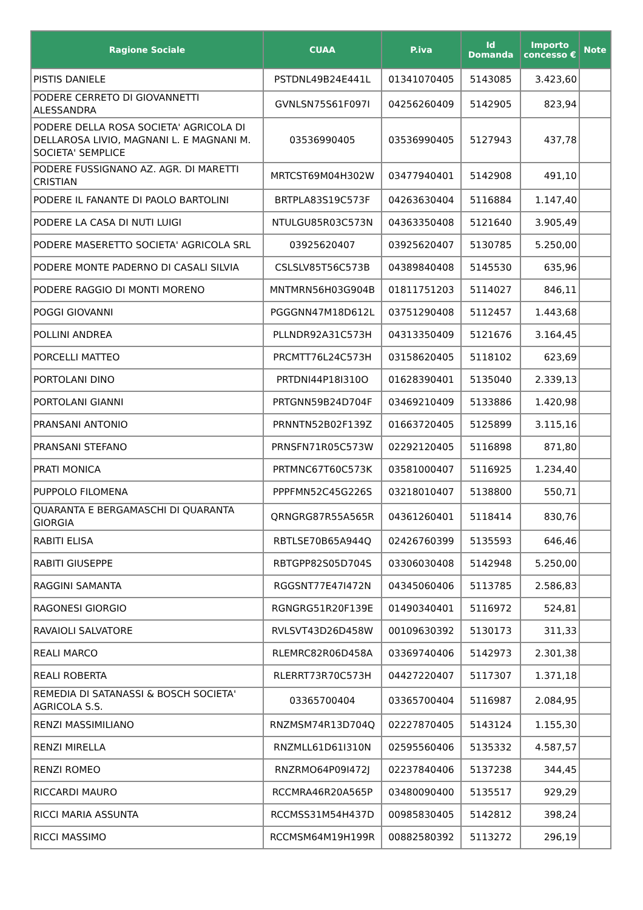| Ragione Sociale | CUAA | P.iva | Id Domanda | Importo concesso € | Note |
| --- | --- | --- | --- | --- | --- |
| PISTIS DANIELE | PSTDNL49B24E441L | 01341070405 | 5143085 | 3.423,60 | |
| PODERE CERRETO DI GIOVANNETTI ALESSANDRA | GVNLSN75S61F097I | 04256260409 | 5142905 | 823,94 | |
| PODERE DELLA ROSA SOCIETA' AGRICOLA DI DELLAROSA LIVIO, MAGNANI L. E MAGNANI M. SOCIETA' SEMPLICE | 03536990405 | 03536990405 | 5127943 | 437,78 | |
| PODERE FUSSIGNANO AZ. AGR. DI MARETTI CRISTIAN | MRTCST69M04H302W | 03477940401 | 5142908 | 491,10 | |
| PODERE IL FANANTE DI PAOLO BARTOLINI | BRTPLA83S19C573F | 04263630404 | 5116884 | 1.147,40 | |
| PODERE LA CASA DI NUTI LUIGI | NTULGU85R03C573N | 04363350408 | 5121640 | 3.905,49 | |
| PODERE MASERETTO SOCIETA' AGRICOLA SRL | 03925620407 | 03925620407 | 5130785 | 5.250,00 | |
| PODERE MONTE PADERNO DI CASALI SILVIA | CSLSLV85T56C573B | 04389840408 | 5145530 | 635,96 | |
| PODERE RAGGIO DI MONTI MORENO | MNTMRN56H03G904B | 01811751203 | 5114027 | 846,11 | |
| POGGI GIOVANNI | PGGGNN47M18D612L | 03751290408 | 5112457 | 1.443,68 | |
| POLLINI ANDREA | PLLNDR92A31C573H | 04313350409 | 5121676 | 3.164,45 | |
| PORCELLI MATTEO | PRCMTT76L24C573H | 03158620405 | 5118102 | 623,69 | |
| PORTOLANI DINO | PRTDNI44P18I310O | 01628390401 | 5135040 | 2.339,13 | |
| PORTOLANI GIANNI | PRTGNN59B24D704F | 03469210409 | 5133886 | 1.420,98 | |
| PRANSANI ANTONIO | PRNNTN52B02F139Z | 01663720405 | 5125899 | 3.115,16 | |
| PRANSANI STEFANO | PRNSFN71R05C573W | 02292120405 | 5116898 | 871,80 | |
| PRATI MONICA | PRTMNC67T60C573K | 03581000407 | 5116925 | 1.234,40 | |
| PUPPOLO FILOMENA | PPPFMN52C45G226S | 03218010407 | 5138800 | 550,71 | |
| QUARANTA E BERGAMASCHI DI QUARANTA GIORGIA | QRNGRG87R55A565R | 04361260401 | 5118414 | 830,76 | |
| RABITI ELISA | RBTLSE70B65A944Q | 02426760399 | 5135593 | 646,46 | |
| RABITI GIUSEPPE | RBTGPP82S05D704S | 03306030408 | 5142948 | 5.250,00 | |
| RAGGINI SAMANTA | RGGSNT77E47I472N | 04345060406 | 5113785 | 2.586,83 | |
| RAGONESI GIORGIO | RGNGRG51R20F139E | 01490340401 | 5116972 | 524,81 | |
| RAVAIOLI SALVATORE | RVLSVT43D26D458W | 00109630392 | 5130173 | 311,33 | |
| REALI MARCO | RLEMRC82R06D458A | 03369740406 | 5142973 | 2.301,38 | |
| REALI ROBERTA | RLERRT73R70C573H | 04427220407 | 5117307 | 1.371,18 | |
| REMEDIA DI SATANASSI & BOSCH SOCIETA' AGRICOLA S.S. | 03365700404 | 03365700404 | 5116987 | 2.084,95 | |
| RENZI MASSIMILIANO | RNZMSM74R13D704Q | 02227870405 | 5143124 | 1.155,30 | |
| RENZI MIRELLA | RNZMLL61D61I310N | 02595560406 | 5135332 | 4.587,57 | |
| RENZI ROMEO | RNZRMO64P09I472J | 02237840406 | 5137238 | 344,45 | |
| RICCARDI MAURO | RCCMRA46R20A565P | 03480090400 | 5135517 | 929,29 | |
| RICCI MARIA ASSUNTA | RCCMSS31M54H437D | 00985830405 | 5142812 | 398,24 | |
| RICCI MASSIMO | RCCMSM64M19H199R | 00882580392 | 5113272 | 296,19 | |